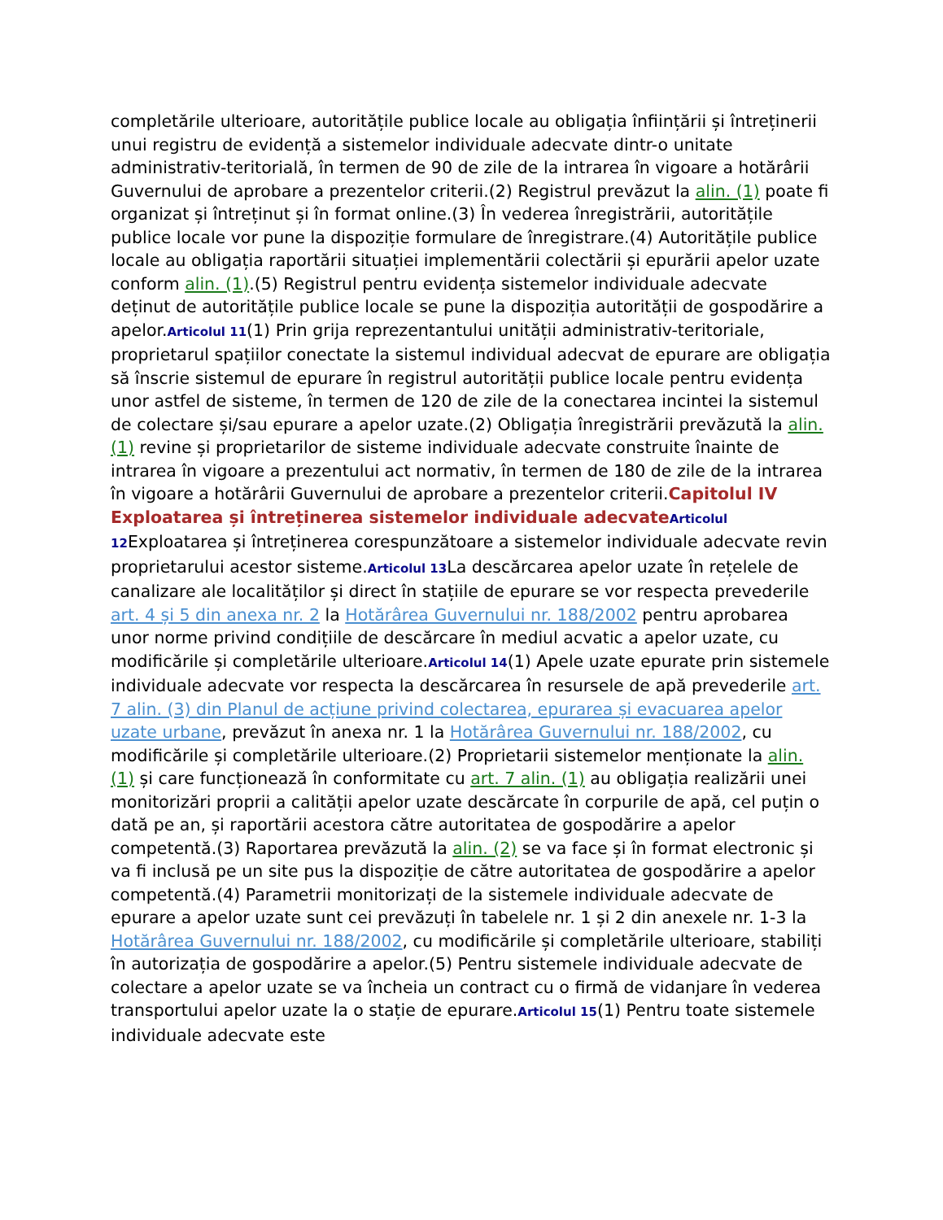completările ulterioare, autoritățile publice locale au obligația înființării și întreținerii unui registru de evidență a sistemelor individuale adecvate dintr-o unitate administrativ-teritorială, în termen de 90 de zile de la intrarea în vigoare a hotărârii Guvernului de aprobare a prezentelor criterii.(2) Registrul prevăzut la alin. (1) poate fi organizat și întreținut și în format online.(3) În vederea înregistrării, autoritățile publice locale vor pune la dispoziție formulare de înregistrare.(4) Autoritățile publice locale au obligația raportării situației implementării colectării și epurării apelor uzate conform alin. (1).(5) Registrul pentru evidența sistemelor individuale adecvate deținut de autoritățile publice locale se pune la dispoziția autorității de gospodărire a apelor.Articolul 11(1) Prin grija reprezentantului unității administrativ-teritoriale, proprietarul spațiilor conectate la sistemul individual adecvat de epurare are obligația să înscrie sistemul de epurare în registrul autorității publice locale pentru evidența unor astfel de sisteme, în termen de 120 de zile de la conectarea incintei la sistemul de colectare și/sau epurare a apelor uzate.(2) Obligația înregistrării prevăzută la alin. (1) revine și proprietarilor de sisteme individuale adecvate construite înainte de intrarea în vigoare a prezentului act normativ, în termen de 180 de zile de la intrarea în vigoare a hotărârii Guvernului de aprobare a prezentelor criterii.Capitolul IV Exploatarea și întreținerea sistemelor individuale adecvate Articolul 12 Exploatarea și întreținerea corespunzătoare a sistemelor individuale adecvate revin proprietarului acestor sisteme.Articolul 13 La descărcarea apelor uzate în rețelele de canalizare ale localităților și direct în stațiile de epurare se vor respecta prevederile art. 4 și 5 din anexa nr. 2 la Hotărârea Guvernului nr. 188/2002 pentru aprobarea unor norme privind condițiile de descărcare în mediul acvatic a apelor uzate, cu modificările și completările ulterioare.Articolul 14(1) Apele uzate epurate prin sistemele individuale adecvate vor respecta la descărcarea în resursele de apă prevederile art. 7 alin. (3) din Planul de acțiune privind colectarea, epurarea și evacuarea apelor uzate urbane, prevăzut în anexa nr. 1 la Hotărârea Guvernului nr. 188/2002, cu modificările și completările ulterioare.(2) Proprietarii sistemelor menționate la alin. (1) și care funcționează în conformitate cu art. 7 alin. (1) au obligația realizării unei monitorizări proprii a calității apelor uzate descărcate în corpurile de apă, cel puțin o dată pe an, și raportării acestora către autoritatea de gospodărire a apelor competentă.(3) Raportarea prevăzută la alin. (2) se va face și în format electronic și va fi inclusă pe un site pus la dispoziție de către autoritatea de gospodărire a apelor competentă.(4) Parametrii monitorizați de la sistemele individuale adecvate de epurare a apelor uzate sunt cei prevăzuți în tabelele nr. 1 și 2 din anexele nr. 1-3 la Hotărârea Guvernului nr. 188/2002, cu modificările și completările ulterioare, stabiliți în autorizația de gospodărire a apelor.(5) Pentru sistemele individuale adecvate de colectare a apelor uzate se va încheia un contract cu o firmă de vidanjare în vederea transportului apelor uzate la o stație de epurare.Articolul 15(1) Pentru toate sistemele individuale adecvate este